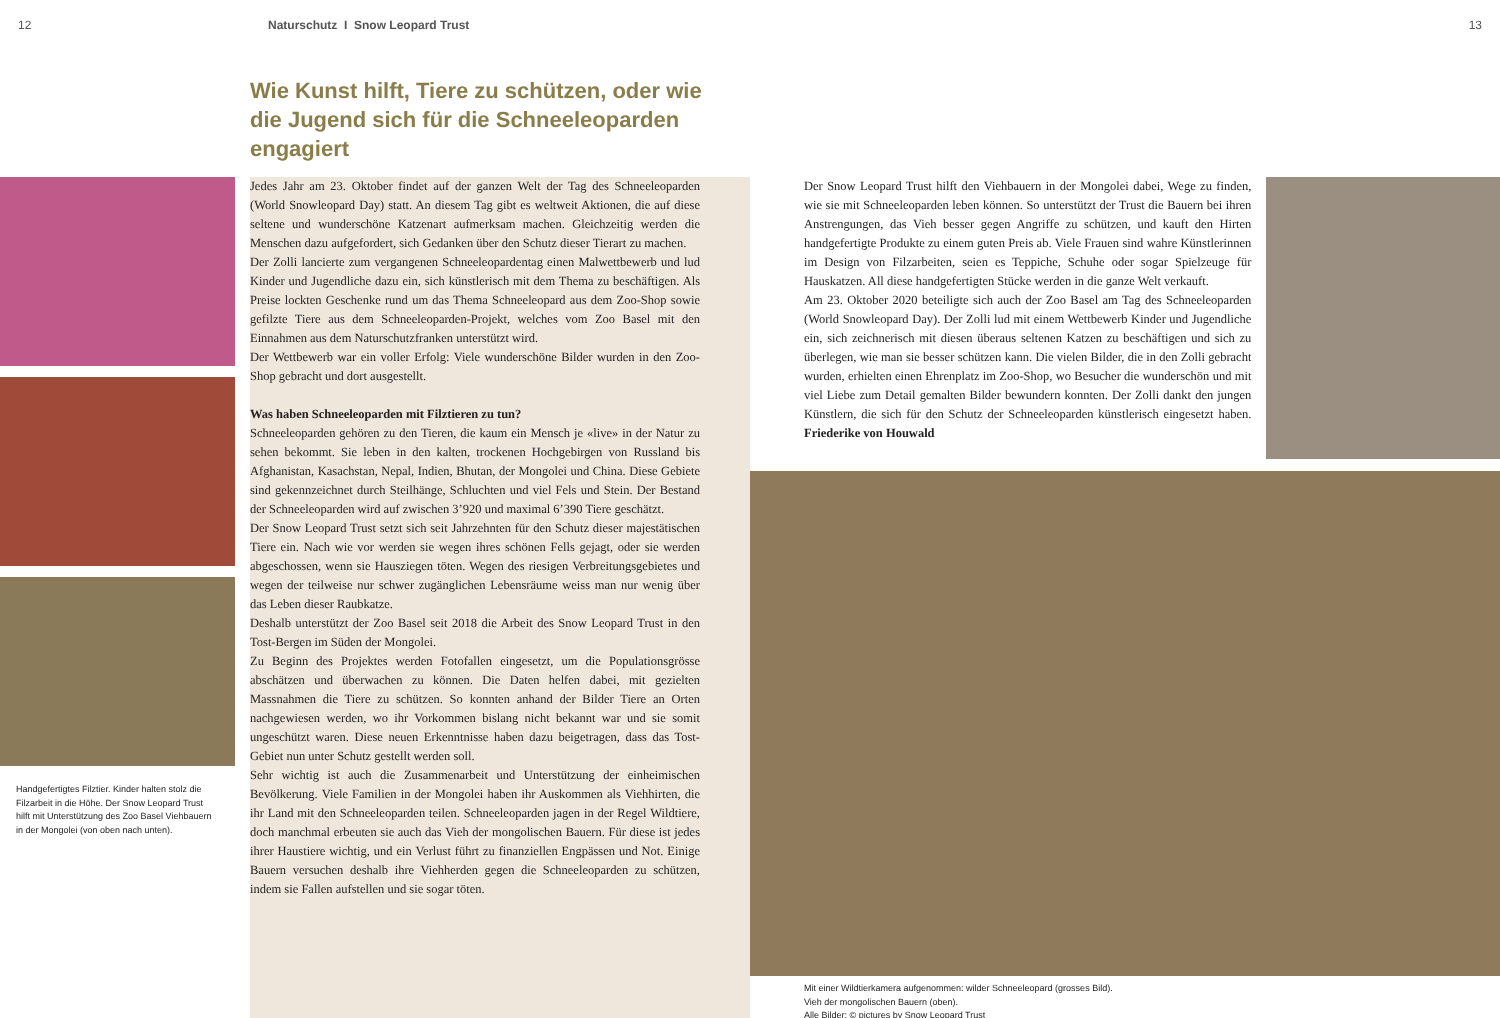12
Naturschutz I Snow Leopard Trust
13
Wie Kunst hilft, Tiere zu schützen, oder wie die Jugend sich für die Schneeleoparden engagiert
Handgefertigtes Filztier. Kinder halten stolz die Filzarbeit in die Höhe. Der Snow Leopard Trust hilft mit Unterstützung des Zoo Basel Viehbauern in der Mongolei (von oben nach unten).
Jedes Jahr am 23. Oktober findet auf der ganzen Welt der Tag des Schneeleoparden (World Snowleopard Day) statt. An diesem Tag gibt es weltweit Aktionen, die auf diese seltene und wunderschöne Katzenart aufmerksam machen. Gleichzeitig werden die Menschen dazu aufgefordert, sich Gedanken über den Schutz dieser Tierart zu machen.
Der Zolli lancierte zum vergangenen Schneeleopardentag einen Malwettbewerb und lud Kinder und Jugendliche dazu ein, sich künstlerisch mit dem Thema zu beschäftigen. Als Preise lockten Geschenke rund um das Thema Schneeleopard aus dem Zoo-Shop sowie gefilzte Tiere aus dem Schneeleoparden-Projekt, welches vom Zoo Basel mit den Einnahmen aus dem Naturschutzfranken unterstützt wird.
Der Wettbewerb war ein voller Erfolg: Viele wunderschöne Bilder wurden in den Zoo-Shop gebracht und dort ausgestellt.
Was haben Schneeleoparden mit Filztieren zu tun?
Schneeleoparden gehören zu den Tieren, die kaum ein Mensch je «live» in der Natur zu sehen bekommt. Sie leben in den kalten, trockenen Hochgebirgen von Russland bis Afghanistan, Kasachstan, Nepal, Indien, Bhutan, der Mongolei und China. Diese Gebiete sind gekennzeichnet durch Steilhänge, Schluchten und viel Fels und Stein. Der Bestand der Schneeleoparden wird auf zwischen 3’920 und maximal 6’390 Tiere geschätzt.
Der Snow Leopard Trust setzt sich seit Jahrzehnten für den Schutz dieser majestätischen Tiere ein. Nach wie vor werden sie wegen ihres schönen Fells gejagt, oder sie werden abgeschossen, wenn sie Hausziegen töten. Wegen des riesigen Verbreitungsgebietes und wegen der teilweise nur schwer zugänglichen Lebensräume weiss man nur wenig über das Leben dieser Raubkatze.
Deshalb unterstützt der Zoo Basel seit 2018 die Arbeit des Snow Leopard Trust in den Tost-Bergen im Süden der Mongolei.
Zu Beginn des Projektes werden Fotofallen eingesetzt, um die Populationsgrösse abschätzen und überwachen zu können. Die Daten helfen dabei, mit gezielten Massnahmen die Tiere zu schützen. So konnten anhand der Bilder Tiere an Orten nachgewiesen werden, wo ihr Vorkommen bislang nicht bekannt war und sie somit ungeschützt waren. Diese neuen Erkenntnisse haben dazu beigetragen, dass das Tost-Gebiet nun unter Schutz gestellt werden soll.
Sehr wichtig ist auch die Zusammenarbeit und Unterstützung der einheimischen Bevölkerung. Viele Familien in der Mongolei haben ihr Auskommen als Viehhirten, die ihr Land mit den Schneeleoparden teilen. Schneeleoparden jagen in der Regel Wildtiere, doch manchmal erbeuten sie auch das Vieh der mongolischen Bauern. Für diese ist jedes ihrer Haustiere wichtig, und ein Verlust führt zu finanziellen Engpässen und Not. Einige Bauern versuchen deshalb ihre Viehherden gegen die Schneeleoparden zu schützen, indem sie Fallen aufstellen und sie sogar töten.
Der Snow Leopard Trust hilft den Viehbauern in der Mongolei dabei, Wege zu finden, wie sie mit Schneeleoparden leben können. So unterstützt der Trust die Bauern bei ihren Anstrengungen, das Vieh besser gegen Angriffe zu schützen, und kauft den Hirten handgefertigte Produkte zu einem guten Preis ab. Viele Frauen sind wahre Künstlerinnen im Design von Filzarbeiten, seien es Teppiche, Schuhe oder sogar Spielzeuge für Hauskatzen. All diese handgefertigten Stücke werden in die ganze Welt verkauft.
Am 23. Oktober 2020 beteiligte sich auch der Zoo Basel am Tag des Schneeleoparden (World Snowleopard Day). Der Zolli lud mit einem Wettbewerb Kinder und Jugendliche ein, sich zeichnerisch mit diesen überaus seltenen Katzen zu beschäftigen und sich zu überlegen, wie man sie besser schützen kann. Die vielen Bilder, die in den Zolli gebracht wurden, erhielten einen Ehrenplatz im Zoo-Shop, wo Besucher die wunderschön und mit viel Liebe zum Detail gemalten Bilder bewundern konnten. Der Zolli dankt den jungen Künstlern, die sich für den Schutz der Schneeleoparden künstlerisch eingesetzt haben. Friederike von Houwald
Mit einer Wildtierkamera aufgenommen: wilder Schneeleopard (grosses Bild).
Vieh der mongolischen Bauern (oben).
Alle Bilder: © pictures by Snow Leopard Trust